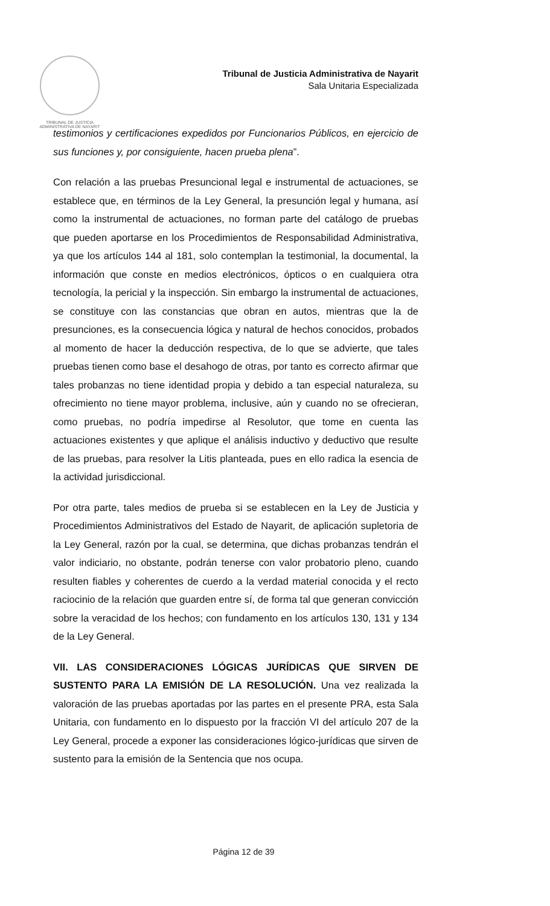TRIBUNAL DE JUSTICIA
ADMINISTRATIVA DE NAYARIT
Tribunal de Justicia Administrativa de Nayarit
Sala Unitaria Especializada
testimonios y certificaciones expedidos por Funcionarios Públicos, en ejercicio de sus funciones y, por consiguiente, hacen prueba plena”.
Con relación a las pruebas Presuncional legal e instrumental de actuaciones, se establece que, en términos de la Ley General, la presunción legal y humana, así como la instrumental de actuaciones, no forman parte del catálogo de pruebas que pueden aportarse en los Procedimientos de Responsabilidad Administrativa, ya que los artículos 144 al 181, solo contemplan la testimonial, la documental, la información que conste en medios electrónicos, ópticos o en cualquiera otra tecnología, la pericial y la inspección. Sin embargo la instrumental de actuaciones, se constituye con las constancias que obran en autos, mientras que la de presunciones, es la consecuencia lógica y natural de hechos conocidos, probados al momento de hacer la deducción respectiva, de lo que se advierte, que tales pruebas tienen como base el desahogo de otras, por tanto es correcto afirmar que tales probanzas no tiene identidad propia y debido a tan especial naturaleza, su ofrecimiento no tiene mayor problema, inclusive, aún y cuando no se ofrecieran, como pruebas, no podría impedirse al Resolutor, que tome en cuenta las actuaciones existentes y que aplique el análisis inductivo y deductivo que resulte de las pruebas, para resolver la Litis planteada, pues en ello radica la esencia de la actividad jurisdiccional.
Por otra parte, tales medios de prueba si se establecen en la Ley de Justicia y Procedimientos Administrativos del Estado de Nayarit, de aplicación supletoria de la Ley General, razón por la cual, se determina, que dichas probanzas tendrán el valor indiciario, no obstante, podrán tenerse con valor probatorio pleno, cuando resulten fiables y coherentes de cuerdo a la verdad material conocida y el recto raciocinio de la relación que guarden entre sí, de forma tal que generan convicción sobre la veracidad de los hechos; con fundamento en los artículos 130, 131 y 134 de la Ley General.
VII. LAS CONSIDERACIONES LÓGICAS JURÍDICAS QUE SIRVEN DE SUSTENTO PARA LA EMISIÓN DE LA RESOLUCIÓN. Una vez realizada la valoración de las pruebas aportadas por las partes en el presente PRA, esta Sala Unitaria, con fundamento en lo dispuesto por la fracción VI del artículo 207 de la Ley General, procede a exponer las consideraciones lógico-jurídicas que sirven de sustento para la emisión de la Sentencia que nos ocupa.
Página 12 de 39